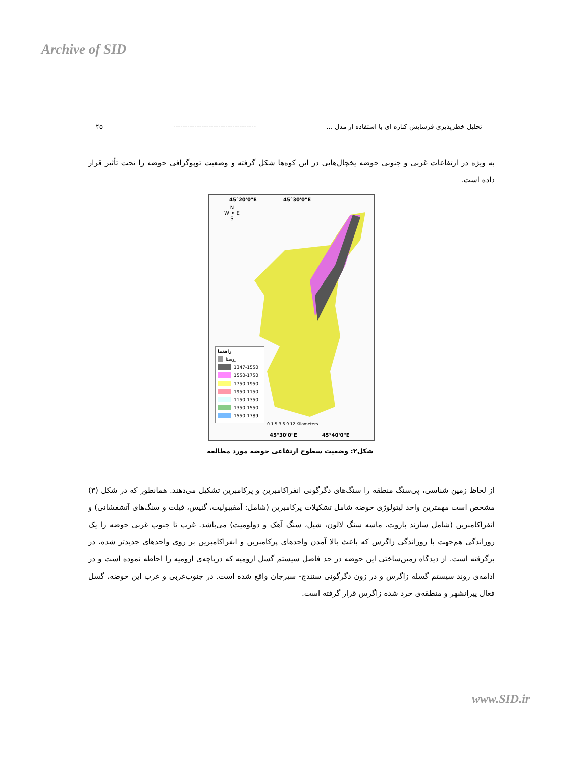Archive of SID
تحلیل خطرپذیری فرسایش کناره ای با استفاده از مدل ... ----------------------------------- ۴۵
به ویژه در ارتفاعات غربی و جنوبی حوضه یخچال‌هایی در این کوه‌ها شکل گرفته و وضعیت توپوگرافی حوضه را تحت تأثیر قرار داده است.
45°20'0"E 45°30'0"E
N
W ✦ E
S
راهنما
روستا
1347-1550
1550-1750
1750-1950
1950-1150
1150-1350
1350-1550
1550-1789
0 1.5 3 6 9 12 Kilometers
45°30'0"E 45°40'0"E
شکل۲: وضعیت سطوح ارتفاعی حوضه مورد مطالعه
از لحاظ زمین شناسی، پی‌سنگ منطقه را سنگ‌های دگرگونی انفراکامبرین و پرکامبرین تشکیل می‌دهند. همانطور که در شکل (۳) مشخص است مهمترین واحد لیتولوژی حوضه شامل تشکیلات پرکامبرین (شامل: آمفیبولیت، گنیس، فیلت و سنگ‌های آتشفشانی) و انفراکامبرین (شامل سازند باروت، ماسه سنگ لالون، شیل، سنگ آهک و دولومیت) می‌باشد. غرب تا جنوب غربی حوضه را یک روراندگی هم‌جهت با روراندگی زاگرس که باعث بالا آمدن واحدهای پرکامبرین و انفراکامبرین بر روی واحدهای جدیدتر شده، در برگرفته است. از دیدگاه زمین‌ساختی این حوضه در حد فاصل سیستم گسل ارومیه که دریاچه‌ی ارومیه را احاطه نموده است و در ادامه‌ی روند سیستم گسله زاگرس و در زون دگرگونی سنندج- سیرجان واقع شده است. در جنوب‌غربی و غرب این حوضه، گسل فعال پیرانشهر و منطقه‌ی خرد شده زاگرس قرار گرفته است.
www.SID.ir